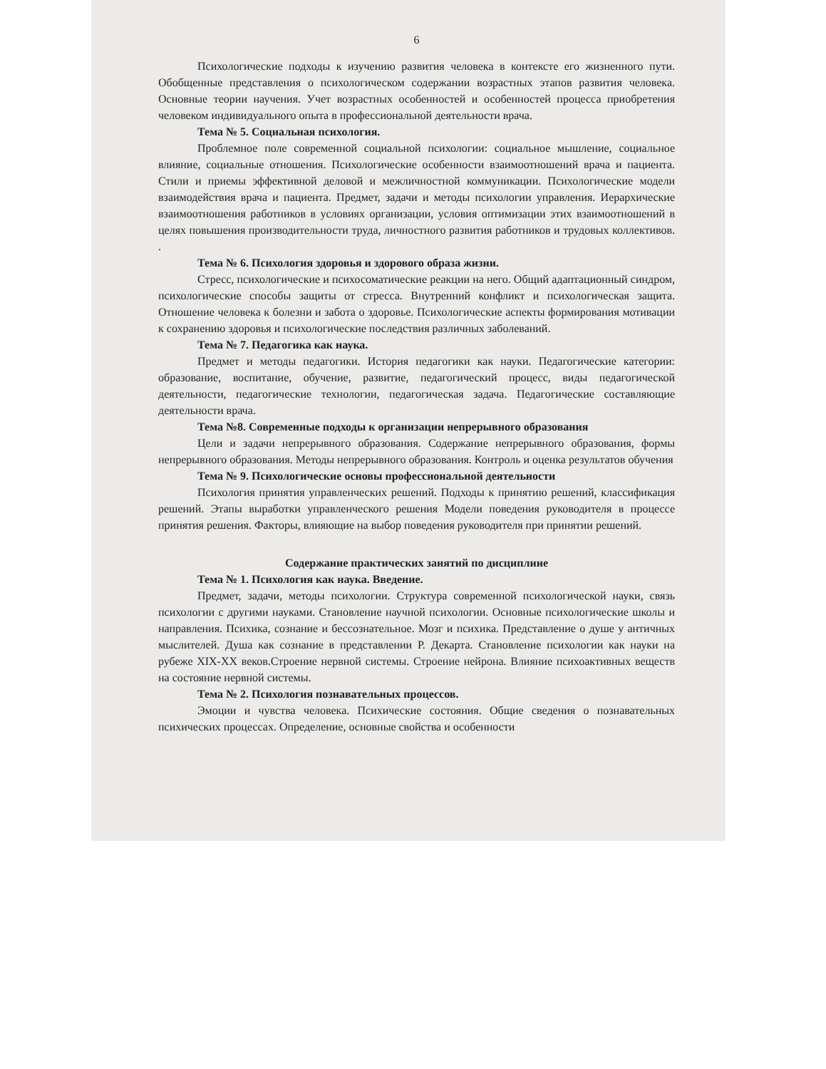6
Психологические подходы к изучению развития человека в контексте его жизненного пути. Обобщенные представления о психологическом содержании возрастных этапов развития человека. Основные теории научения. Учет возрастных особенностей и особенностей процесса приобретения человеком индивидуального опыта в профессиональной деятельности врача.
Тема № 5. Социальная психология.
Проблемное поле современной социальной психологии: социальное мышление, социальное влияние, социальные отношения. Психологические особенности взаимоотношений врача и пациента. Стили и приемы эффективной деловой и межличностной коммуникации. Психологические модели взаимодействия врача и пациента. Предмет, задачи и методы психологии управления. Иерархические взаимоотношения работников в условиях организации, условия оптимизации этих взаимоотношений в целях повышения производительности труда, личностного развития работников и трудовых коллективов. .
Тема № 6. Психология здоровья и здорового образа жизни.
Стресс, психологические и психосоматические реакции на него. Общий адаптационный синдром, психологические способы защиты от стресса. Внутренний конфликт и психологическая защита. Отношение человека к болезни и забота о здоровье. Психологические аспекты формирования мотивации к сохранению здоровья и психологические последствия различных заболеваний.
Тема № 7. Педагогика как наука.
Предмет и методы педагогики. История педагогики как науки. Педагогические категории: образование, воспитание, обучение, развитие, педагогический процесс, виды педагогической деятельности, педагогические технологии, педагогическая задача. Педагогические составляющие деятельности врача.
Тема №8. Современные подходы к организации непрерывного образования
Цели и задачи непрерывного образования. Содержание непрерывного образования, формы непрерывного образования. Методы непрерывного образования. Контроль и оценка результатов обучения
Тема № 9. Психологические основы профессиональной деятельности
Психология принятия управленческих решений. Подходы к принятию решений, классификация решений. Этапы выработки управленческого решения Модели поведения руководителя в процессе принятия решения. Факторы, влияющие на выбор поведения руководителя при принятии решений.
Содержание практических занятий по дисциплине
Тема № 1. Психология как наука. Введение.
Предмет, задачи, методы психологии. Структура современной психологической науки, связь психологии с другими науками. Становление научной психологии. Основные психологические школы и направления. Психика, сознание и бессознательное. Мозг и психика. Представление о душе у античных мыслителей. Душа как сознание в представлении Р. Декарта. Становление психологии как науки на рубеже XIX-XX веков.Строение нервной системы. Строение нейрона. Влияние психоактивных веществ на состояние нервной системы.
Тема № 2. Психология познавательных процессов.
Эмоции и чувства человека. Психические состояния. Общие сведения о познавательных психических процессах. Определение, основные свойства и особенности